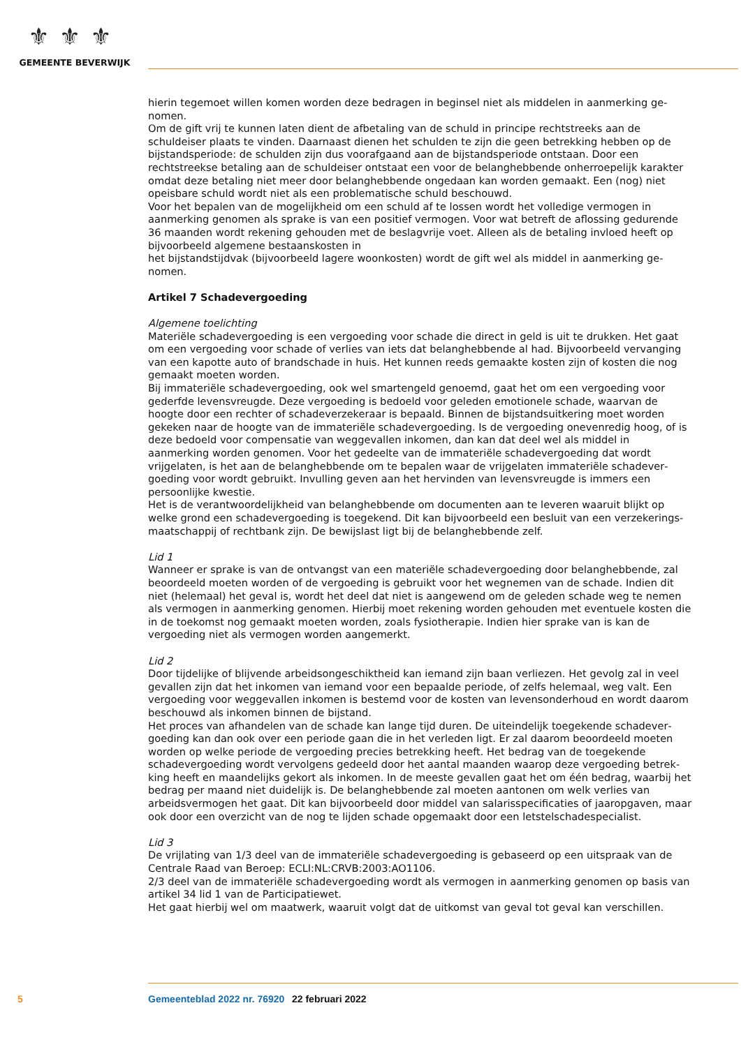⚜⚜⚜
GEMEENTE BEVERWIJK
hierin tegemoet willen komen worden deze bedragen in beginsel niet als middelen in aanmerking ge­nomen.
Om de gift vrij te kunnen laten dient de afbetaling van de schuld in principe rechtstreeks aan de schuldeiser plaats te vinden. Daarnaast dienen het schulden te zijn die geen betrekking hebben op de bijstandsperiode: de schulden zijn dus voorafgaand aan de bijstandsperiode ontstaan. Door een rechtstreekse betaling aan de schuldeiser ontstaat een voor de belanghebbende onherroepelijk karakter omdat deze betaling niet meer door belanghebbende ongedaan kan worden gemaakt. Een (nog) niet opeisbare schuld wordt niet als een problematische schuld beschouwd.
Voor het bepalen van de mogelijkheid om een schuld af te lossen wordt het volledige vermogen in aanmerking genomen als sprake is van een positief vermogen. Voor wat betreft de aflossing gedurende 36 maanden wordt rekening gehouden met de beslagvrije voet. Alleen als de betaling invloed heeft op bijvoorbeeld algemene bestaanskosten in
het bijstandstijdvak (bijvoorbeeld lagere woonkosten) wordt de gift wel als middel in aanmerking ge­nomen.
Artikel 7 Schadevergoeding
Algemene toelichting
Materiële schadevergoeding is een vergoeding voor schade die direct in geld is uit te drukken. Het gaat om een vergoeding voor schade of verlies van iets dat belanghebbende al had. Bijvoorbeeld vervanging van een kapotte auto of brandschade in huis. Het kunnen reeds gemaakte kosten zijn of kosten die nog gemaakt moeten worden.
Bij immateriële schadevergoeding, ook wel smartengeld genoemd, gaat het om een vergoeding voor gederfde levensvreugde. Deze vergoeding is bedoeld voor geleden emotionele schade, waarvan de hoogte door een rechter of schadeverzekeraar is bepaald. Binnen de bijstandsuitkering moet worden gekeken naar de hoogte van de immateriële schadevergoeding. Is de vergoeding onevenredig hoog, of is deze bedoeld voor compensatie van weggevallen inkomen, dan kan dat deel wel als middel in aanmerking worden genomen. Voor het gedeelte van de immateriële schadevergoeding dat wordt vrijgelaten, is het aan de belanghebbende om te bepalen waar de vrijgelaten immateriële schadever­goeding voor wordt gebruikt. Invulling geven aan het hervinden van levensvreugde is immers een persoonlijke kwestie.
Het is de verantwoordelijkheid van belanghebbende om documenten aan te leveren waaruit blijkt op welke grond een schadevergoeding is toegekend. Dit kan bijvoorbeeld een besluit van een verzekerings­maatschappij of rechtbank zijn. De bewijslast ligt bij de belanghebbende zelf.
Lid 1
Wanneer er sprake is van de ontvangst van een materiële schadevergoeding door belanghebbende, zal beoordeeld moeten worden of de vergoeding is gebruikt voor het wegnemen van de schade. Indien dit niet (helemaal) het geval is, wordt het deel dat niet is aangewend om de geleden schade weg te nemen als vermogen in aanmerking genomen. Hierbij moet rekening worden gehouden met eventuele kosten die in de toekomst nog gemaakt moeten worden, zoals fysiotherapie. Indien hier sprake van is kan de vergoeding niet als vermogen worden aangemerkt.
Lid 2
Door tijdelijke of blijvende arbeidsongeschiktheid kan iemand zijn baan verliezen. Het gevolg zal in veel gevallen zijn dat het inkomen van iemand voor een bepaalde periode, of zelfs helemaal, weg valt. Een vergoeding voor weggevallen inkomen is bestemd voor de kosten van levensonderhoud en wordt daarom beschouwd als inkomen binnen de bijstand.
Het proces van afhandelen van de schade kan lange tijd duren. De uiteindelijk toegekende schadever­goeding kan dan ook over een periode gaan die in het verleden ligt. Er zal daarom beoordeeld moeten worden op welke periode de vergoeding precies betrekking heeft. Het bedrag van de toegekende schadevergoeding wordt vervolgens gedeeld door het aantal maanden waarop deze vergoeding betrek­king heeft en maandelijks gekort als inkomen. In de meeste gevallen gaat het om één bedrag, waarbij het bedrag per maand niet duidelijk is. De belanghebbende zal moeten aantonen om welk verlies van arbeidsvermogen het gaat. Dit kan bijvoorbeeld door middel van salarisspecificaties of jaaropgaven, maar ook door een overzicht van de nog te lijden schade opgemaakt door een letstelschadespecialist.
Lid 3
De vrijlating van 1/3 deel van de immateriële schadevergoeding is gebaseerd op een uitspraak van de Centrale Raad van Beroep: ECLI:NL:CRVB:2003:AO1106.
2/3 deel van de immateriële schadevergoeding wordt als vermogen in aanmerking genomen op basis van artikel 34 lid 1 van de Participatiewet.
Het gaat hierbij wel om maatwerk, waaruit volgt dat de uitkomst van geval tot geval kan verschillen.
5 Gemeenteblad 2022 nr. 76920 22 februari 2022